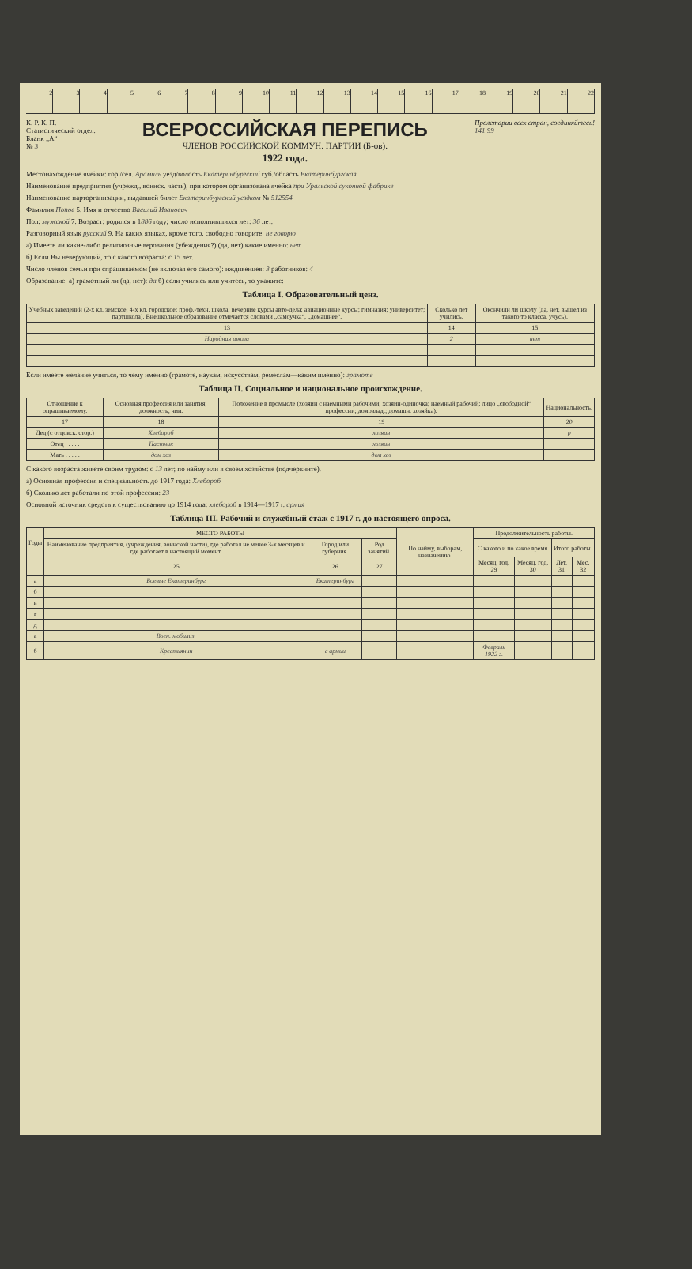23456789 10 11 12 13 14 15 16 17 18 19 20 21 22
К. Р. К. П.
Статистический отдел.
Бланк „А“
№ 3
ВСЕРОССИЙСКАЯ ПЕРЕПИСЬ
ЧЛЕНОВ РОССИЙСКОЙ КОММУН. ПАРТИИ (Б-ов).
1922 года.
Пролетарии всех стран, соединяйтесь!
141 99
Местонахождение ячейки: гор./сел. Арамиль уезд/волость Екатеринбургский губ./область Екатеринбургская
Наименование предприятия (учрежд., воинск. часть), при котором организована ячейка при Уральской суконной фабрике
Наименование парторганизации, выдавшей билет Екатеринбургский уездком № 512554
Фамилия Попов 5. Имя и отчество Василий Иванович
Пол: мужской 7. Возраст: родился в 1886 году; число исполнившихся лет: 36 лет.
Разговорный язык русский 9. На каких языках, кроме того, свободно говорите: не говорю
а) Имеете ли какие-либо религиозные верования (убеждения?) (да, нет) какие именно: нет
б) Если Вы неверующий, то с какого возраста: с 15 лет.
Число членов семьи при спрашиваемом (не включая его самого): иждивенцев: 3 работников: 4
Образование: а) грамотный ли (да, нет): да б) если учились или учитесь, то укажите:
Таблица I. Образовательный ценз.
| Учебных заведений (2-х кл. земское; 4-х кл. городское; проф.-техн. школа; вечерние курсы авто-дела; авиационные курсы; гимназия; университет; партшкола). Внешкольное образование отмечается словами „самоучка“, „домашнее“. | Сколько лет учились. | Окончили ли школу (да, нет, вышел из такого то класса, учусь). |
| --- | --- | --- |
| 13 | 14 | 15 |
| Народная школа | 2 | нет |
Если имеете желание учиться, то чему именно (грамоте, наукам, искусствам, ремеслам—каким именно): грамоте
Таблица II. Социальное и национальное происхождение.
| Отношение к опрашиваемому. | Основная профессия или занятия, должность, чин. | Положение в промысле (хозяин с наемными рабочими; хозяин-одиночка; наемный рабочий; лицо „свободной“ профессии; домовлад.; домашн. хозяйка). | Национальность. |
| --- | --- | --- | --- |
| 17 | 18 | 19 | 20 |
| Дед (с отцовск. стор.) | Хлебороб | хозяин | р |
| Отец . . . . . | Пастник | хозяин | |
| Мать . . . . . | дом хоз | дом хоз | |
С какого возраста живете своим трудом: с 13 лет; по найму или в своем хозяйстве (подчеркните).
а) Основная профессия и специальность до 1917 года: Хлебороб
б) Сколько лет работали по этой профессии: 23
Основной источник средств к существованию до 1914 года: хлебороб в 1914—1917 г. армия
Таблица III. Рабочий и служебный стаж с 1917 г. до настоящего опроса.
| Годы | МЕСТО РАБОТЫ | | | По найму, выборам, назначению. | Продолжительность работы. | | | |
| --- | --- | --- | --- | --- | --- | --- | --- | --- |
| | Наименование предприятия, (учреждения, воинской части), где работал не менее 3-х месяцев и где работает в настоящий момент. | Город или губерния. | Род занятий. | | С какого и по какое время | | Итого работы. | |
| | 25 | 26 | 27 | | Месяц, год. 29 | Месяц, год. 30 | Лет. 31 | Мес. 32 |
| а | Боевые Екатеринбург | Екатеринбург | | | | | | |
| б | | | | | | | | |
| в | | | | | | | | |
| г | | | | | | | | |
| д | | | | | | | | |
| а | Воен. мобилиз. | | | | | | | |
| б | Крестьянин | с армии | | | Февраль 1922 г. | | | |